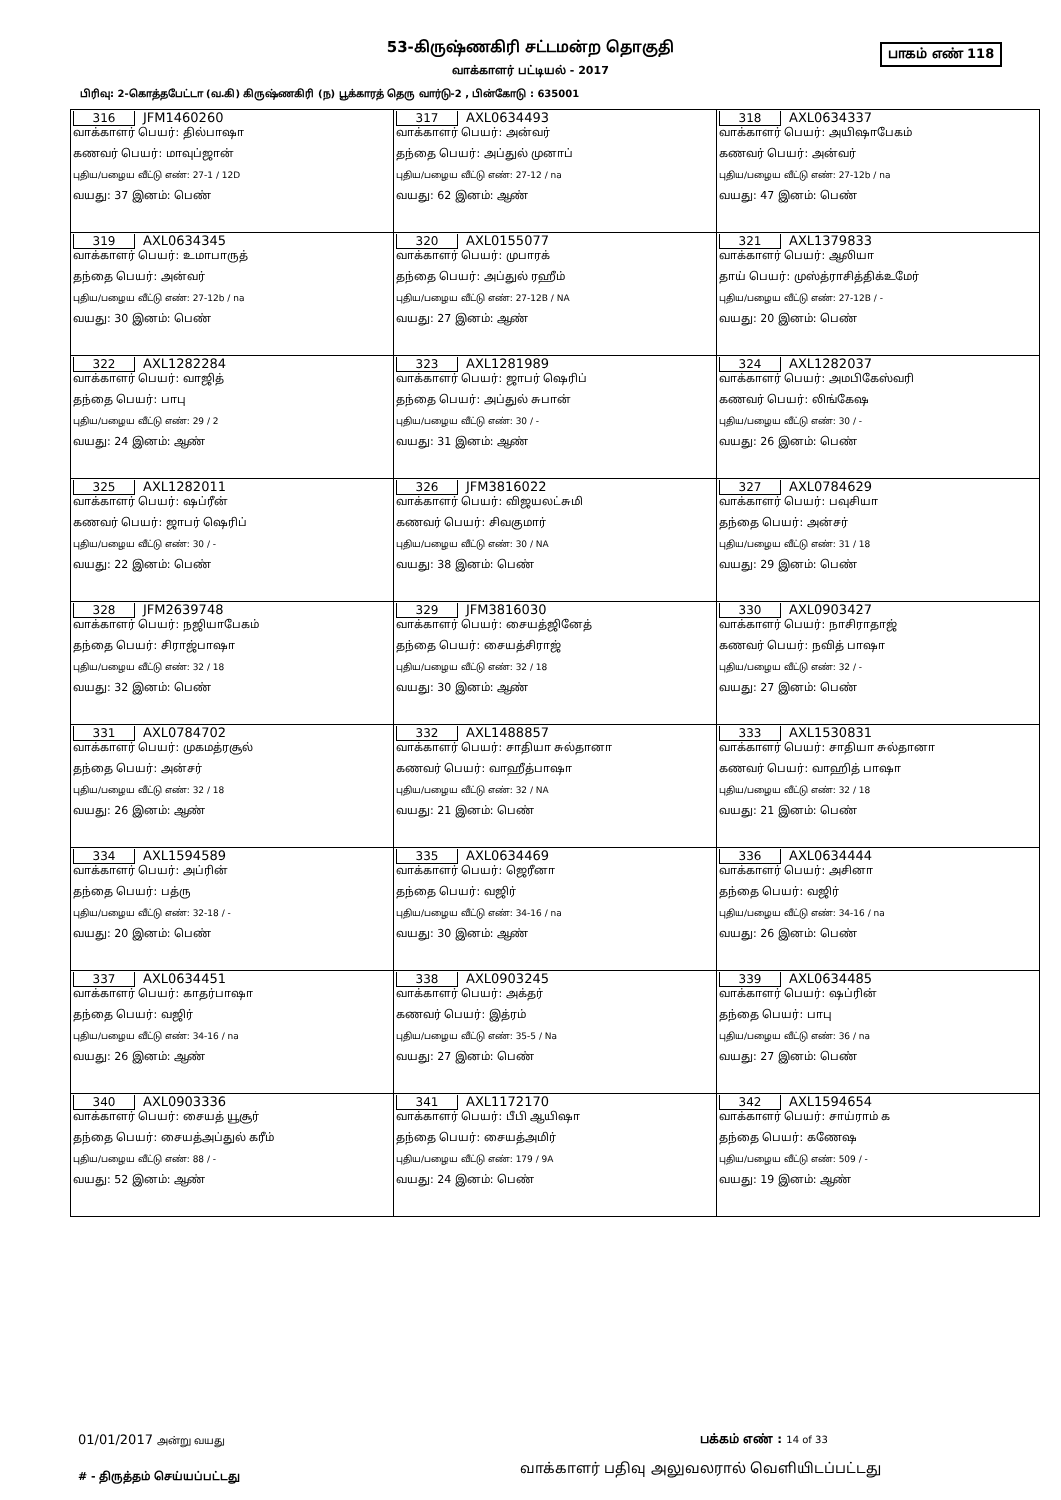53-கிருஷ்ணகிரி சட்டமன்ற தொகுதி
பாகம் எண் 118
வாக்காளர் பட்டியல் - 2017
பிரிவு: 2-கொத்தபேட்டா (வ.கி) கிருஷ்ணகிரி (ந) பூக்காரத் தெரு வார்டு-2 , பின்கோடு : 635001
| 316 JFM1460260 வாக்காளர் பெயர்: தில்பாஷா கணவர் பெயர்: மாவுப்ஜான் புதிய/பழைய வீட்டு எண்: 27-1 / 12D வயது: 37 இனம்: பெண் | 317 AXL0634493 வாக்காளர் பெயர்: அன்வர் தந்தை பெயர்: அப்துல் முனாப் புதிய/பழைய வீட்டு எண்: 27-12 / na வயது: 62 இனம்: ஆண் | 318 AXL0634337 வாக்காளர் பெயர்: அயிஷாபேகம் கணவர் பெயர்: அன்வர் புதிய/பழைய வீட்டு எண்: 27-12b / na வயது: 47 இனம்: பெண் |
| 319 AXL0634345 வாக்காளர் பெயர்: உமாபாருத் தந்தை பெயர்: அன்வர் புதிய/பழைய வீட்டு எண்: 27-12b / na வயது: 30 இனம்: பெண் | 320 AXL0155077 வாக்காளர் பெயர்: முபாரக் தந்தை பெயர்: அப்துல் ரஹீம் புதிய/பழைய வீட்டு எண்: 27-12B / NA வயது: 27 இனம்: ஆண் | 321 AXL1379833 வாக்காளர் பெயர்: ஆலியா தாய் பெயர்: முஸ்த்ராசித்திக்உமேர் புதிய/பழைய வீட்டு எண்: 27-12B / - வயது: 20 இனம்: பெண் |
| 322 AXL1282284 வாக்காளர் பெயர்: வாஜித் தந்தை பெயர்: பாபு புதிய/பழைய வீட்டு எண்: 29 / 2 வயது: 24 இனம்: ஆண் | 323 AXL1281989 வாக்காளர் பெயர்: ஜாபர் ஷெரிப் தந்தை பெயர்: அப்துல் சுபான் புதிய/பழைய வீட்டு எண்: 30 / - வயது: 31 இனம்: ஆண் | 324 AXL1282037 வாக்காளர் பெயர்: அமபிகேஸ்வரி கணவர் பெயர்: லிங்கேஷ புதிய/பழைய வீட்டு எண்: 30 / - வயது: 26 இனம்: பெண் |
| 325 AXL1282011 வாக்காளர் பெயர்: ஷப்ரீன் கணவர் பெயர்: ஜாபர் ஷெரிப் புதிய/பழைய வீட்டு எண்: 30 / - வயது: 22 இனம்: பெண் | 326 JFM3816022 வாக்காளர் பெயர்: விஜயலட்சுமி கணவர் பெயர்: சிவகுமார் புதிய/பழைய வீட்டு எண்: 30 / NA வயது: 38 இனம்: பெண் | 327 AXL0784629 வாக்காளர் பெயர்: பவுசியா தந்தை பெயர்: அன்சர் புதிய/பழைய வீட்டு எண்: 31 / 18 வயது: 29 இனம்: பெண் |
| 328 JFM2639748 வாக்காளர் பெயர்: நஜியாபேகம் தந்தை பெயர்: சிராஜ்பாஷா புதிய/பழைய வீட்டு எண்: 32 / 18 வயது: 32 இனம்: பெண் | 329 JFM3816030 வாக்காளர் பெயர்: சையத்ஜினேத் தந்தை பெயர்: சையத்சிராஜ் புதிய/பழைய வீட்டு எண்: 32 / 18 வயது: 30 இனம்: ஆண் | 330 AXL0903427 வாக்காளர் பெயர்: நாசிராதாஜ் கணவர் பெயர்: நவித் பாஷா புதிய/பழைய வீட்டு எண்: 32 / - வயது: 27 இனம்: பெண் |
| 331 AXL0784702 வாக்காளர் பெயர்: முகமத்ரசூல் தந்தை பெயர்: அன்சர் புதிய/பழைய வீட்டு எண்: 32 / 18 வயது: 26 இனம்: ஆண் | 332 AXL1488857 வாக்காளர் பெயர்: சாதியா சுல்தானா கணவர் பெயர்: வாஹீத்பாஷா புதிய/பழைய வீட்டு எண்: 32 / NA வயது: 21 இனம்: பெண் | 333 AXL1530831 வாக்காளர் பெயர்: சாதியா சுல்தானா கணவர் பெயர்: வாஹித் பாஷா புதிய/பழைய வீட்டு எண்: 32 / 18 வயது: 21 இனம்: பெண் |
| 334 AXL1594589 வாக்காளர் பெயர்: அப்ரின் தந்தை பெயர்: பத்ரு புதிய/பழைய வீட்டு எண்: 32-18 / - வயது: 20 இனம்: பெண் | 335 AXL0634469 வாக்காளர் பெயர்: ஜெரீனா தந்தை பெயர்: வஜிர் புதிய/பழைய வீட்டு எண்: 34-16 / na வயது: 30 இனம்: ஆண் | 336 AXL0634444 வாக்காளர் பெயர்: அசினா தந்தை பெயர்: வஜிர் புதிய/பழைய வீட்டு எண்: 34-16 / na வயது: 26 இனம்: பெண் |
| 337 AXL0634451 வாக்காளர் பெயர்: காதர்பாஷா தந்தை பெயர்: வஜிர் புதிய/பழைய வீட்டு எண்: 34-16 / na வயது: 26 இனம்: ஆண் | 338 AXL0903245 வாக்காளர் பெயர்: அக்தர் கணவர் பெயர்: இத்ரம் புதிய/பழைய வீட்டு எண்: 35-5 / Na வயது: 27 இனம்: பெண் | 339 AXL0634485 வாக்காளர் பெயர்: ஷப்ரின் தந்தை பெயர்: பாபு புதிய/பழைய வீட்டு எண்: 36 / na வயது: 27 இனம்: பெண் |
| 340 AXL0903336 வாக்காளர் பெயர்: சையத் யூசூர் தந்தை பெயர்: சையத்அப்துல் கரீம் புதிய/பழைய வீட்டு எண்: 88 / - வயது: 52 இனம்: ஆண் | 341 AXL1172170 வாக்காளர் பெயர்: பீபி ஆயிஷா தந்தை பெயர்: சையத்அமிர் புதிய/பழைய வீட்டு எண்: 179 / 9A வயது: 24 இனம்: பெண் | 342 AXL1594654 வாக்காளர் பெயர்: சாய்ராம் க தந்தை பெயர்: கணேஷ புதிய/பழைய வீட்டு எண்: 509 / - வயது: 19 இனம்: ஆண் |
01/01/2017 அன்று வயது பக்கம் எண் : 14 of 33
வாக்காளர் பதிவு அலுவலரால் வெளியிடப்பட்டது
# - திருத்தம் செய்யப்பட்டது